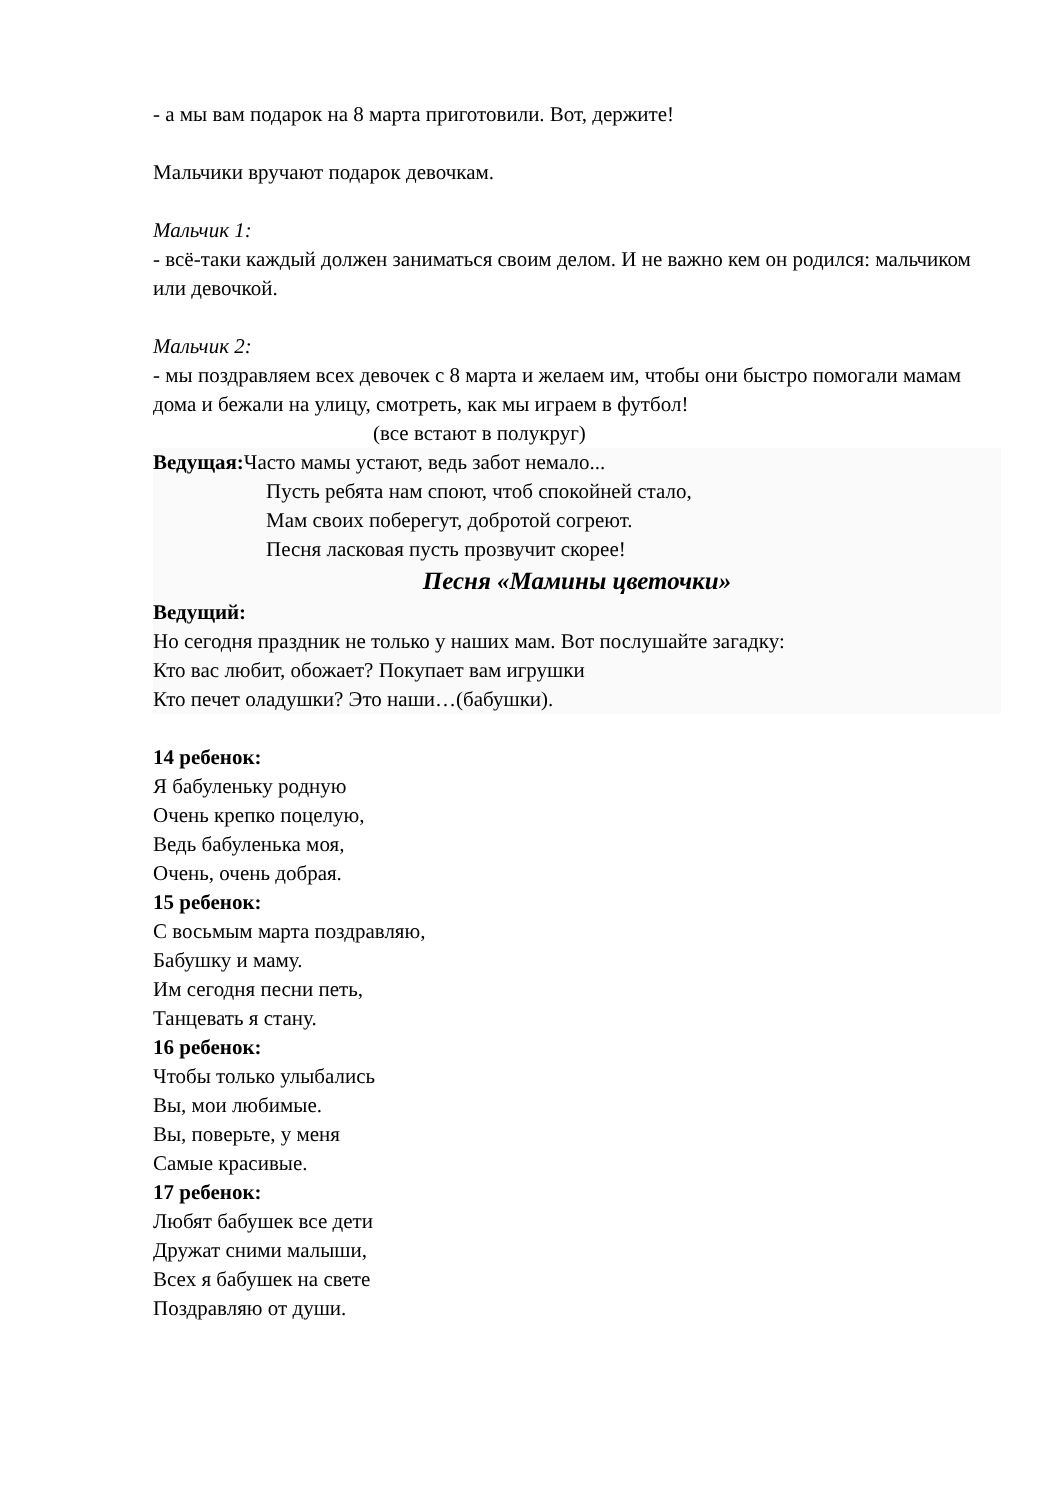- а мы вам подарок на 8 марта приготовили. Вот, держите!
Мальчики вручают подарок девочкам.
Мальчик 1:
- всё-таки каждый должен заниматься своим делом. И не важно кем он родился: мальчиком или девочкой.
Мальчик 2:
- мы поздравляем всех девочек с 8 марта и желаем им, чтобы они быстро помогали мамам дома и бежали на улицу, смотреть, как мы играем в футбол!
(все встают в полукруг)
Ведущая: Часто мамы устают, ведь забот немало...
Пусть ребята нам споют, чтоб спокойней стало,
Мам своих поберегут, добротой согреют.
Песня ласковая пусть прозвучит скорее!
Песня «Мамины цветочки»
Ведущий:
Но сегодня праздник не только у наших мам. Вот послушайте загадку:
Кто вас любит, обожает? Покупает вам игрушки
Кто печет оладушки? Это наши…(бабушки).
14 ребенок:
Я бабуленьку родную
Очень крепко поцелую,
Ведь бабуленька моя,
Очень, очень добрая.
15 ребенок:
С восьмым марта поздравляю,
Бабушку и маму.
Им сегодня песни петь,
Танцевать я стану.
16 ребенок:
Чтобы только улыбались
Вы, мои любимые.
Вы, поверьте, у меня
Самые красивые.
17 ребенок:
Любят бабушек все дети
Дружат сними малыши,
Всех я бабушек на свете
Поздравляю от души.